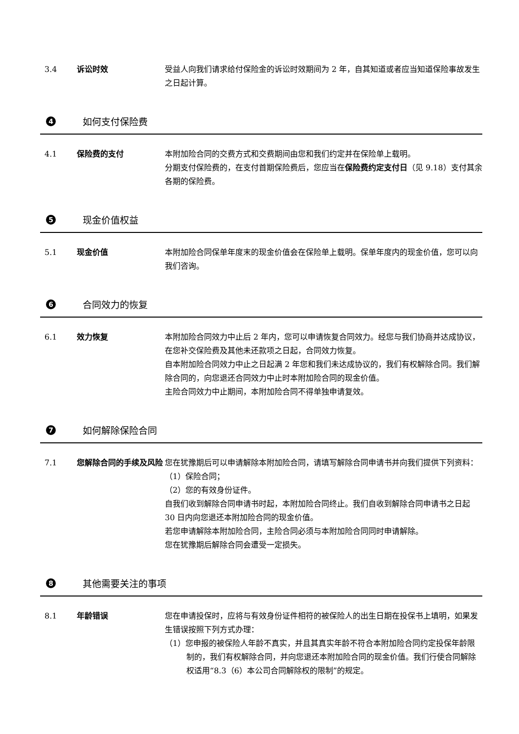3.4 诉讼时效 受益人向我们请求给付保险金的诉讼时效期间为 2 年，自其知道或者应当知道保险事故发生之日起计算。
4 如何支付保险费
4.1 保险费的支付 本附加险合同的交费方式和交费期间由您和我们约定并在保险单上载明。
分期支付保险费的，在支付首期保险费后，您应当在保险费约定支付日（见 9.18）支付其余各期的保险费。
5 现金价值权益
5.1 现金价值 本附加险合同保单年度末的现金价值会在保险单上载明。保单年度内的现金价值，您可以向我们咨询。
6 合同效力的恢复
6.1 效力恢复 本附加险合同效力中止后 2 年内，您可以申请恢复合同效力。经您与我们协商并达成协议，在您补交保险费及其他未还款项之日起，合同效力恢复。
自本附加险合同效力中止之日起满 2 年您和我们未达成协议的，我们有权解除合同。我们解除合同的，向您退还合同效力中止时本附加险合同的现金价值。
主险合同效力中止期间，本附加险合同不得单独申请复效。
7 如何解除保险合同
7.1 您解除合同的手续及风险 您在犹豫期后可以申请解除本附加险合同，请填写解除合同申请书并向我们提供下列资料：
（1）保险合同；
（2）您的有效身份证件。
自我们收到解除合同申请书时起，本附加险合同终止。我们自收到解除合同申请书之日起 30 日内向您退还本附加险合同的现金价值。
若您申请解除本附加险合同，主险合同必须与本附加险合同同时申请解除。
您在犹豫期后解除合同会遭受一定损失。
8 其他需要关注的事项
8.1 年龄错误 您在申请投保时，应将与有效身份证件相符的被保险人的出生日期在投保书上填明，如果发生错误按照下列方式办理：
（1）您申报的被保险人年龄不真实，并且其真实年龄不符合本附加险合同约定投保年龄限制的，我们有权解除合同，并向您退还本附加险合同的现金价值。我们行使合同解除权适用“8.3（6）本公司合同解除权的限制”的规定。